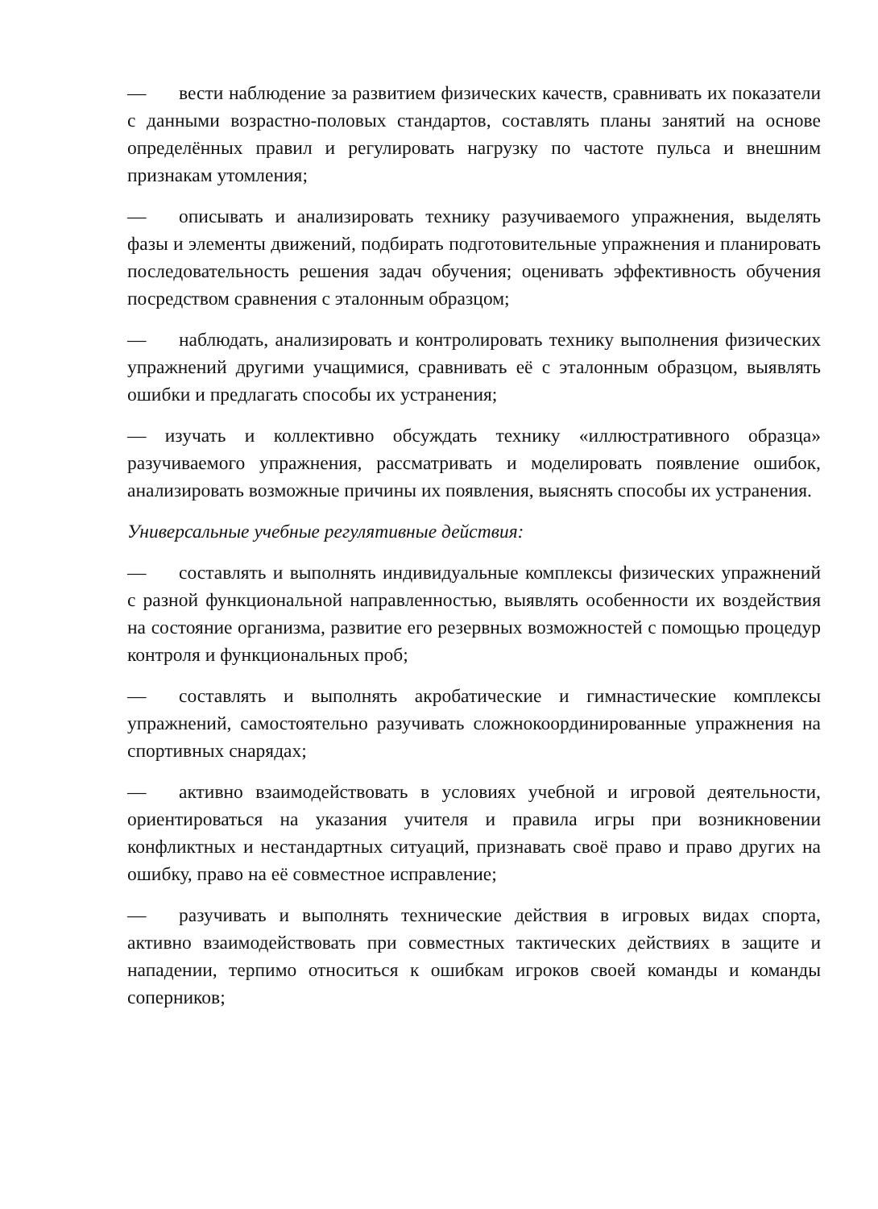— вести наблюдение за развитием физических качеств, сравнивать их показатели с данными возрастно-половых стандартов, составлять планы занятий на основе определённых правил и регулировать нагрузку по частоте пульса и внешним признакам утомления;
— описывать и анализировать технику разучиваемого упражнения, выделять фазы и элементы движений, подбирать подготовительные упражнения и планировать последовательность решения задач обучения; оценивать эффективность обучения посредством сравнения с эталонным образцом;
— наблюдать, анализировать и контролировать технику выполнения физических упражнений другими учащимися, сравнивать её с эталонным образцом, выявлять ошибки и предлагать способы их устранения;
— изучать и коллективно обсуждать технику «иллюстративного образца» разучиваемого упражнения, рассматривать и моделировать появление ошибок, анализировать возможные причины их появления, выяснять способы их устранения.
Универсальные учебные регулятивные действия:
— составлять и выполнять индивидуальные комплексы физических упражнений с разной функциональной направленностью, выявлять особенности их воздействия на состояние организма, развитие его резервных возможностей с помощью процедур контроля и функциональных проб;
— составлять и выполнять акробатические и гимнастические комплексы упражнений, самостоятельно разучивать сложнокоординированные упражнения на спортивных снарядах;
— активно взаимодействовать в условиях учебной и игровой деятельности, ориентироваться на указания учителя и правила игры при возникновении конфликтных и нестандартных ситуаций, признавать своё право и право других на ошибку, право на её совместное исправление;
— разучивать и выполнять технические действия в игровых видах спорта, активно взаимодействовать при совместных тактических действиях в защите и нападении, терпимо относиться к ошибкам игроков своей команды и команды соперников;